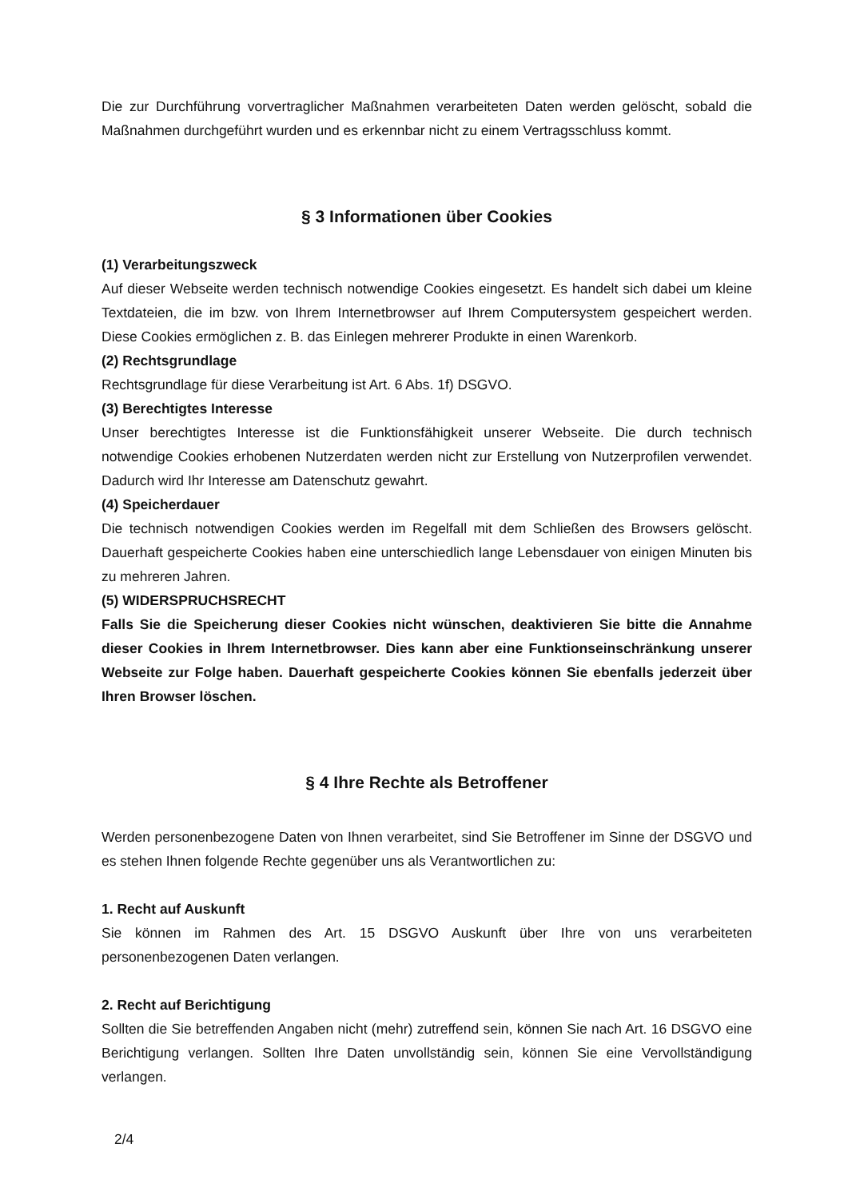Die zur Durchführung vorvertraglicher Maßnahmen verarbeiteten Daten werden gelöscht, sobald die Maßnahmen durchgeführt wurden und es erkennbar nicht zu einem Vertragsschluss kommt.
§ 3 Informationen über Cookies
(1) Verarbeitungszweck
Auf dieser Webseite werden technisch notwendige Cookies eingesetzt. Es handelt sich dabei um kleine Textdateien, die im bzw. von Ihrem Internetbrowser auf Ihrem Computersystem gespeichert werden. Diese Cookies ermöglichen z. B. das Einlegen mehrerer Produkte in einen Warenkorb.
(2) Rechtsgrundlage
Rechtsgrundlage für diese Verarbeitung ist Art. 6 Abs. 1f) DSGVO.
(3) Berechtigtes Interesse
Unser berechtigtes Interesse ist die Funktionsfähigkeit unserer Webseite. Die durch technisch notwendige Cookies erhobenen Nutzerdaten werden nicht zur Erstellung von Nutzerprofilen verwendet. Dadurch wird Ihr Interesse am Datenschutz gewahrt.
(4) Speicherdauer
Die technisch notwendigen Cookies werden im Regelfall mit dem Schließen des Browsers gelöscht. Dauerhaft gespeicherte Cookies haben eine unterschiedlich lange Lebensdauer von einigen Minuten bis zu mehreren Jahren.
(5) WIDERSPRUCHSRECHT
Falls Sie die Speicherung dieser Cookies nicht wünschen, deaktivieren Sie bitte die Annahme dieser Cookies in Ihrem Internetbrowser. Dies kann aber eine Funktionseinschränkung unserer Webseite zur Folge haben. Dauerhaft gespeicherte Cookies können Sie ebenfalls jederzeit über Ihren Browser löschen.
§ 4 Ihre Rechte als Betroffener
Werden personenbezogene Daten von Ihnen verarbeitet, sind Sie Betroffener im Sinne der DSGVO und es stehen Ihnen folgende Rechte gegenüber uns als Verantwortlichen zu:
1. Recht auf Auskunft
Sie können im Rahmen des Art. 15 DSGVO Auskunft über Ihre von uns verarbeiteten personenbezogenen Daten verlangen.
2. Recht auf Berichtigung
Sollten die Sie betreffenden Angaben nicht (mehr) zutreffend sein, können Sie nach Art. 16 DSGVO eine Berichtigung verlangen. Sollten Ihre Daten unvollständig sein, können Sie eine Vervollständigung verlangen.
2/4